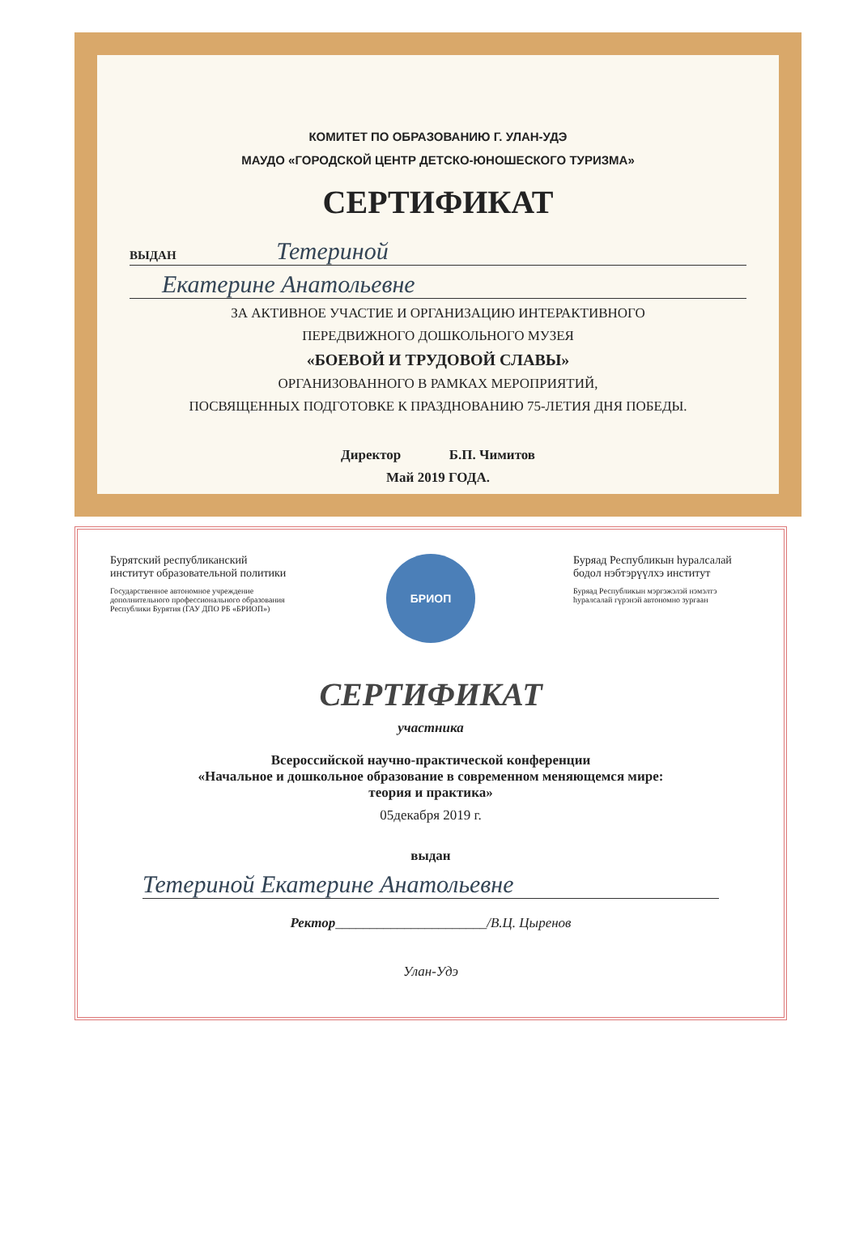КОМИТЕТ ПО ОБРАЗОВАНИЮ Г. УЛАН-УДЭ
МАУДО «ГОРОДСКОЙ ЦЕНТР ДЕТСКО-ЮНОШЕСКОГО ТУРИЗМА»
СЕРТИФИКАТ
ВЫДАН Тетериной
Екатерине Анатольевне
ЗА АКТИВНОЕ УЧАСТИЕ И ОРГАНИЗАЦИЮ ИНТЕРАКТИВНОГО
ПЕРЕДВИЖНОГО ДОШКОЛЬНОГО МУЗЕЯ
«БОЕВОЙ И ТРУДОВОЙ СЛАВЫ»
ОРГАНИЗОВАННОГО В РАМКАХ МЕРОПРИЯТИЙ,
ПОСВЯЩЕННЫХ ПОДГОТОВКЕ К ПРАЗДНОВАНИЮ 75-ЛЕТИЯ ДНЯ ПОБЕДЫ.
Директор Б.П. Чимитов
Май 2019 ГОДА.
Бурятский республиканский институт образовательной политики
Государственное автономное учреждение дополнительного профессионального образования Республики Бурятия (ГАУ ДПО РБ «БРИОП»)
БРИОП
Буряад Республикын һуралсалай бодол нэбтэрүүлхэ институт
Буряад Республикын мэргэжэлэй нэмэлтэ һуралсалай гүрэнэй автономно зургаан
СЕРТИФИКАТ
участника
Всероссийской научно-практической конференции
«Начальное и дошкольное образование в современном меняющемся мире:
теория и практика»
05декабря 2019 г.
выдан
Тетериной Екатерине Анатольевне
Ректор______________________/В.Ц. Цыренов
Улан-Удэ